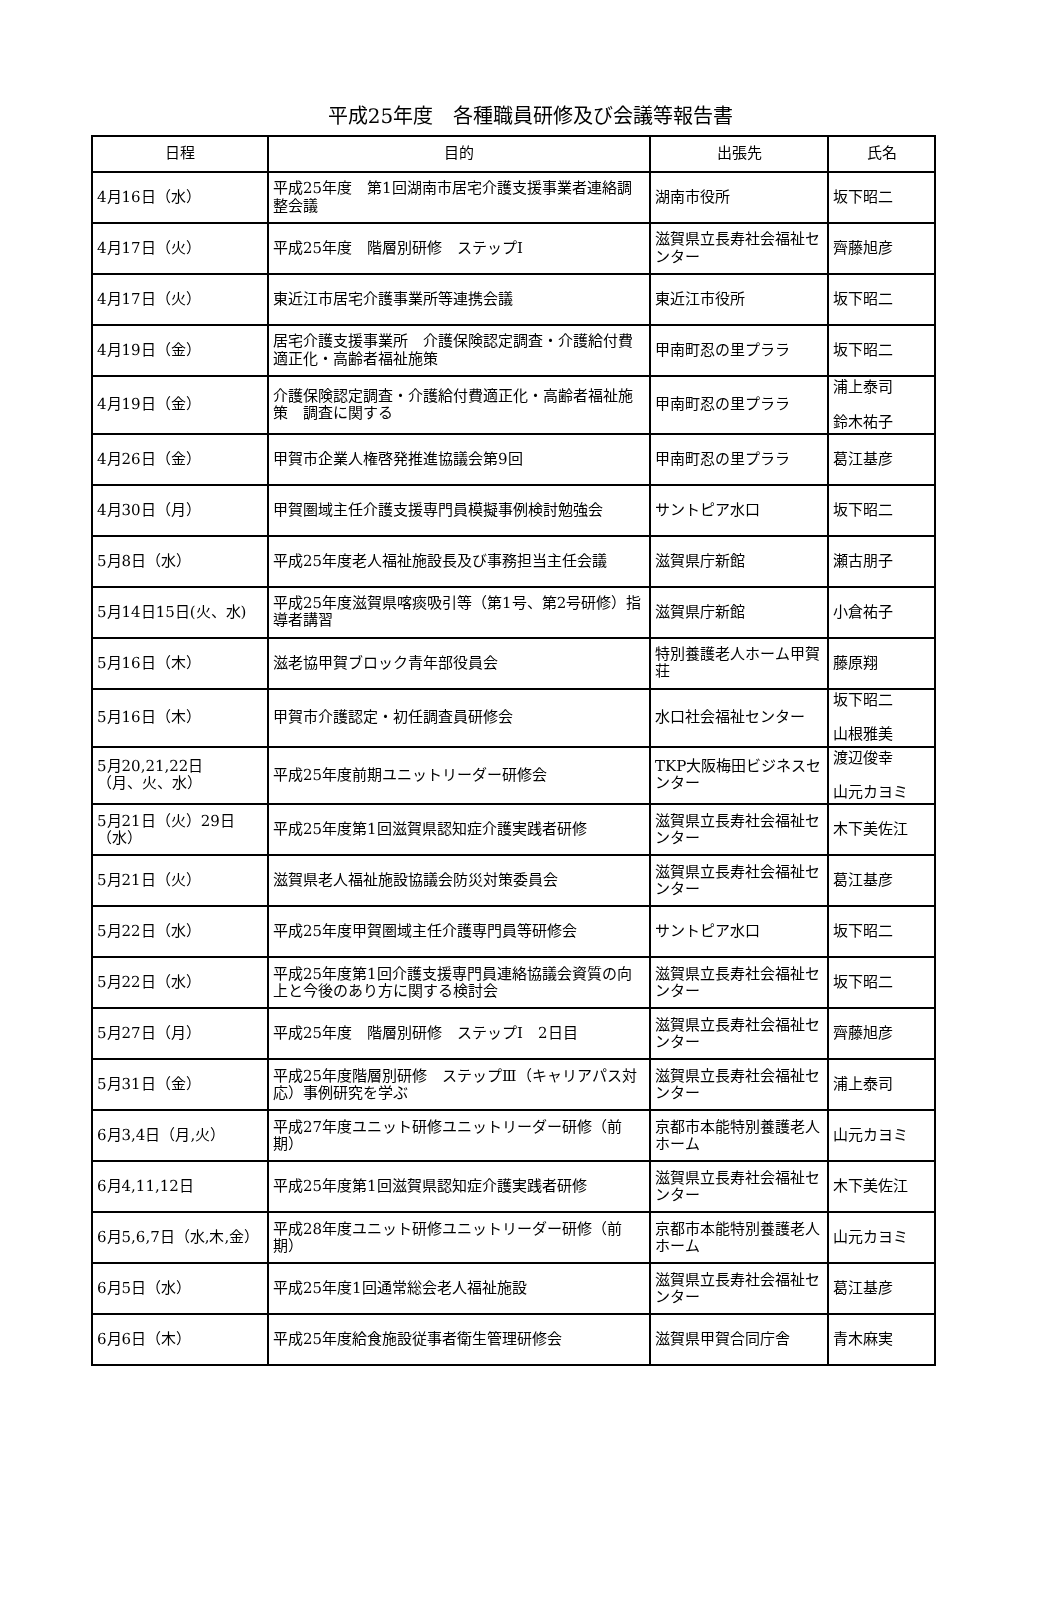平成25年度　各種職員研修及び会議等報告書
| 日程 | 目的 | 出張先 | 氏名 |
| --- | --- | --- | --- |
| 4月16日（水） | 平成25年度 第1回湖南市居宅介護支援事業者連絡調整会議 | 湖南市役所 | 坂下昭二 |
| 4月17日（火） | 平成25年度 階層別研修 ステップⅠ | 滋賀県立長寿社会福祉センター | 齊藤旭彦 |
| 4月17日（火） | 東近江市居宅介護事業所等連携会議 | 東近江市役所 | 坂下昭二 |
| 4月19日（金） | 居宅介護支援事業所 介護保険認定調査・介護給付費適正化・高齢者福祉施策 | 甲南町忍の里プララ | 坂下昭二 |
| 4月19日（金） | 介護保険認定調査・介護給付費適正化・高齢者福祉施策 調査に関する | 甲南町忍の里プララ | 浦上泰司 鈴木祐子 |
| 4月26日（金） | 甲賀市企業人権啓発推進協議会第9回 | 甲南町忍の里プララ | 葛江基彦 |
| 4月30日（月） | 甲賀圏域主任介護支援専門員模擬事例検討勉強会 | サントピア水口 | 坂下昭二 |
| 5月8日（水） | 平成25年度老人福祉施設長及び事務担当主任会議 | 滋賀県庁新館 | 瀬古朋子 |
| 5月14日15日(火、水) | 平成25年度滋賀県喀痰吸引等（第1号、第2号研修）指導者講習 | 滋賀県庁新館 | 小倉祐子 |
| 5月16日（木） | 滋老協甲賀ブロック青年部役員会 | 特別養護老人ホーム甲賀荘 | 藤原翔 |
| 5月16日（木） | 甲賀市介護認定・初任調査員研修会 | 水口社会福祉センター | 坂下昭二 山根雅美 |
| 5月20,21,22日 （月、火、水） | 平成25年度前期ユニットリーダー研修会 | TKP大阪梅田ビジネスセンター | 渡辺俊幸 山元カヨミ |
| 5月21日（火）29日（水） | 平成25年度第1回滋賀県認知症介護実践者研修 | 滋賀県立長寿社会福祉センター | 木下美佐江 |
| 5月21日（火） | 滋賀県老人福祉施設協議会防災対策委員会 | 滋賀県立長寿社会福祉センター | 葛江基彦 |
| 5月22日（水） | 平成25年度甲賀圏域主任介護専門員等研修会 | サントピア水口 | 坂下昭二 |
| 5月22日（水） | 平成25年度第1回介護支援専門員連絡協議会資質の向上と今後のあり方に関する検討会 | 滋賀県立長寿社会福祉センター | 坂下昭二 |
| 5月27日（月） | 平成25年度 階層別研修 ステップⅠ 2日目 | 滋賀県立長寿社会福祉センター | 齊藤旭彦 |
| 5月31日（金） | 平成25年度階層別研修 ステップⅢ（キャリアパス対応）事例研究を学ぶ | 滋賀県立長寿社会福祉センター | 浦上泰司 |
| 6月3,4日（月,火） | 平成27年度ユニット研修ユニットリーダー研修（前期） | 京都市本能特別養護老人ホーム | 山元カヨミ |
| 6月4,11,12日 | 平成25年度第1回滋賀県認知症介護実践者研修 | 滋賀県立長寿社会福祉センター | 木下美佐江 |
| 6月5,6,7日（水,木,金） | 平成28年度ユニット研修ユニットリーダー研修（前期） | 京都市本能特別養護老人ホーム | 山元カヨミ |
| 6月5日（水） | 平成25年度1回通常総会老人福祉施設 | 滋賀県立長寿社会福祉センター | 葛江基彦 |
| 6月6日（木） | 平成25年度給食施設従事者衛生管理研修会 | 滋賀県甲賀合同庁舎 | 青木麻実 |